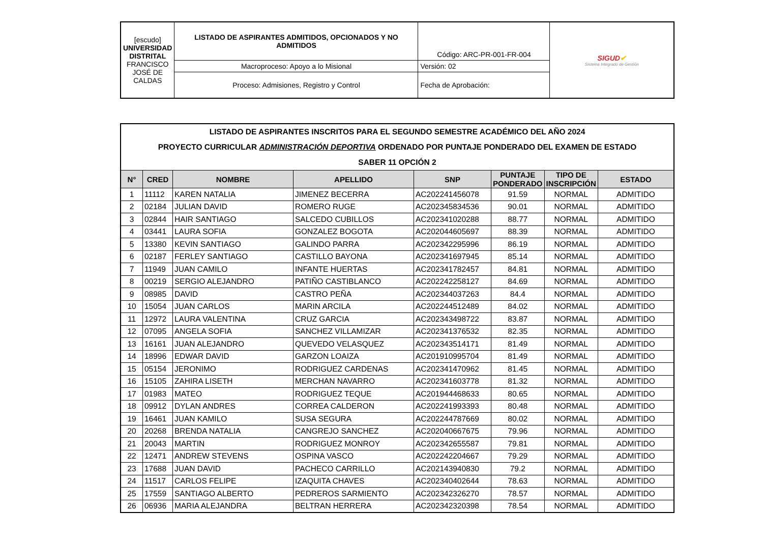| [escudo] UNIVERSIDAD DISTRITAL FRANCISCO JOSÉ DE CALDAS | LISTADO DE ASPIRANTES ADMITIDOS, OPCIONADOS Y NO ADMITIDOS | Código: ARC-PR-001-FR-004 | SIGUD ✔ Sistema Integrado de Gestión |
| | Macroproceso: Apoyo a lo Misional | Versión: 02 | |
| | Proceso: Admisiones, Registro y Control | Fecha de Aprobación: | |
| LISTADO DE ASPIRANTES INSCRITOS PARA EL SEGUNDO SEMESTRE ACADÉMICO DEL AÑO 2024 PROYECTO CURRICULAR ADMINISTRACIÓN DEPORTIVA ORDENADO POR PUNTAJE PONDERADO DEL EXAMEN DE ESTADO SABER 11 OPCIÓN 2 | | | | | | | |
| N° | CRED | NOMBRE | APELLIDO | SNP | PUNTAJE PONDERADO | TIPO DE INSCRIPCIÓN | ESTADO |
| 1 | 11112 | KAREN NATALIA | JIMENEZ BECERRA | AC202241456078 | 91.59 | NORMAL | ADMITIDO |
| 2 | 02184 | JULIAN DAVID | ROMERO RUGE | AC202345834536 | 90.01 | NORMAL | ADMITIDO |
| 3 | 02844 | HAIR SANTIAGO | SALCEDO CUBILLOS | AC202341020288 | 88.77 | NORMAL | ADMITIDO |
| 4 | 03441 | LAURA SOFIA | GONZALEZ BOGOTA | AC202044605697 | 88.39 | NORMAL | ADMITIDO |
| 5 | 13380 | KEVIN SANTIAGO | GALINDO PARRA | AC202342295996 | 86.19 | NORMAL | ADMITIDO |
| 6 | 02187 | FERLEY SANTIAGO | CASTILLO BAYONA | AC202341697945 | 85.14 | NORMAL | ADMITIDO |
| 7 | 11949 | JUAN CAMILO | INFANTE HUERTAS | AC202341782457 | 84.81 | NORMAL | ADMITIDO |
| 8 | 00219 | SERGIO ALEJANDRO | PATIÑO CASTIBLANCO | AC202242258127 | 84.69 | NORMAL | ADMITIDO |
| 9 | 08985 | DAVID | CASTRO PEÑA | AC202344037263 | 84.4 | NORMAL | ADMITIDO |
| 10 | 15054 | JUAN CARLOS | MARIN ARCILA | AC202244512489 | 84.02 | NORMAL | ADMITIDO |
| 11 | 12972 | LAURA VALENTINA | CRUZ GARCIA | AC202343498722 | 83.87 | NORMAL | ADMITIDO |
| 12 | 07095 | ANGELA SOFIA | SANCHEZ VILLAMIZAR | AC202341376532 | 82.35 | NORMAL | ADMITIDO |
| 13 | 16161 | JUAN ALEJANDRO | QUEVEDO VELASQUEZ | AC202343514171 | 81.49 | NORMAL | ADMITIDO |
| 14 | 18996 | EDWAR DAVID | GARZON LOAIZA | AC201910995704 | 81.49 | NORMAL | ADMITIDO |
| 15 | 05154 | JERONIMO | RODRIGUEZ CARDENAS | AC202341470962 | 81.45 | NORMAL | ADMITIDO |
| 16 | 15105 | ZAHIRA LISETH | MERCHAN NAVARRO | AC202341603778 | 81.32 | NORMAL | ADMITIDO |
| 17 | 01983 | MATEO | RODRIGUEZ TEQUE | AC201944468633 | 80.65 | NORMAL | ADMITIDO |
| 18 | 09912 | DYLAN ANDRES | CORREA CALDERON | AC202241993393 | 80.48 | NORMAL | ADMITIDO |
| 19 | 16461 | JUAN KAMILO | SUSA SEGURA | AC202244787669 | 80.02 | NORMAL | ADMITIDO |
| 20 | 20268 | BRENDA NATALIA | CANGREJO SANCHEZ | AC202040667675 | 79.96 | NORMAL | ADMITIDO |
| 21 | 20043 | MARTIN | RODRIGUEZ MONROY | AC202342655587 | 79.81 | NORMAL | ADMITIDO |
| 22 | 12471 | ANDREW STEVENS | OSPINA VASCO | AC202242204667 | 79.29 | NORMAL | ADMITIDO |
| 23 | 17688 | JUAN DAVID | PACHECO CARRILLO | AC202143940830 | 79.2 | NORMAL | ADMITIDO |
| 24 | 11517 | CARLOS FELIPE | IZAQUITA CHAVES | AC202340402644 | 78.63 | NORMAL | ADMITIDO |
| 25 | 17559 | SANTIAGO ALBERTO | PEDREROS SARMIENTO | AC202342326270 | 78.57 | NORMAL | ADMITIDO |
| 26 | 06936 | MARIA ALEJANDRA | BELTRAN HERRERA | AC202342320398 | 78.54 | NORMAL | ADMITIDO |